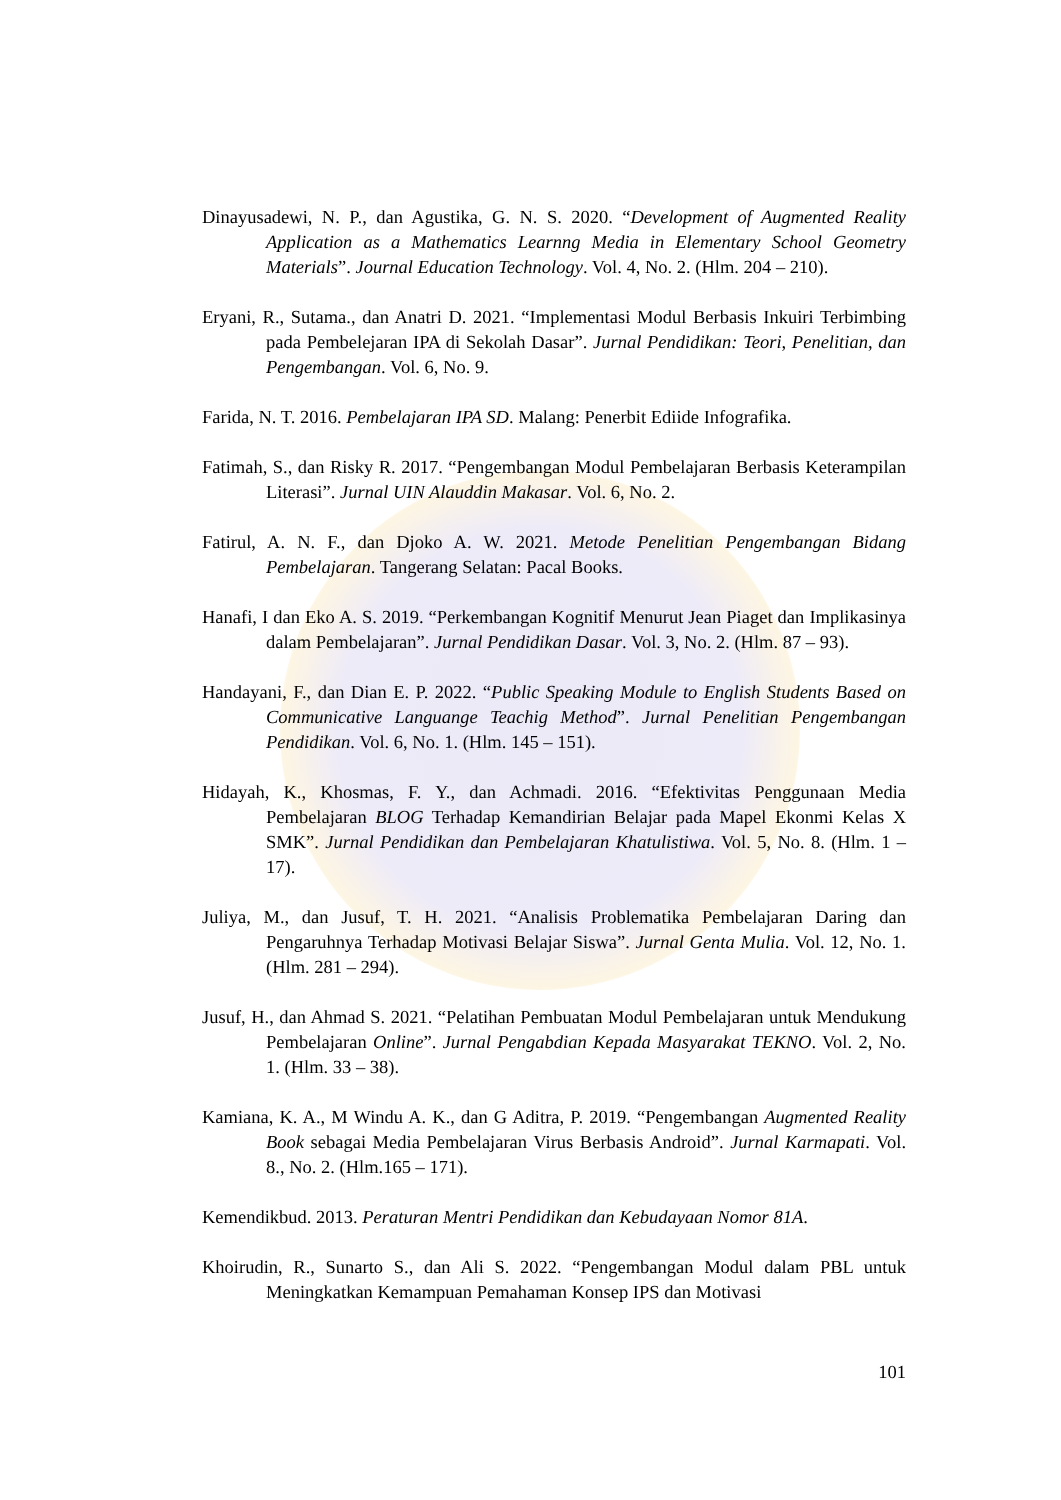Dinayusadewi, N. P., dan Agustika, G. N. S. 2020. “Development of Augmented Reality Application as a Mathematics Learnng Media in Elementary School Geometry Materials”. Journal Education Technology. Vol. 4, No. 2. (Hlm. 204 – 210).
Eryani, R., Sutama., dan Anatri D. 2021. “Implementasi Modul Berbasis Inkuiri Terbimbing pada Pembelejaran IPA di Sekolah Dasar”. Jurnal Pendidikan: Teori, Penelitian, dan Pengembangan. Vol. 6, No. 9.
Farida, N. T. 2016. Pembelajaran IPA SD. Malang: Penerbit Ediide Infografika.
Fatimah, S., dan Risky R. 2017. “Pengembangan Modul Pembelajaran Berbasis Keterampilan Literasi”. Jurnal UIN Alauddin Makasar. Vol. 6, No. 2.
Fatirul, A. N. F., dan Djoko A. W. 2021. Metode Penelitian Pengembangan Bidang Pembelajaran. Tangerang Selatan: Pacal Books.
Hanafi, I dan Eko A. S. 2019. “Perkembangan Kognitif Menurut Jean Piaget dan Implikasinya dalam Pembelajaran”. Jurnal Pendidikan Dasar. Vol. 3, No. 2. (Hlm. 87 – 93).
Handayani, F., dan Dian E. P. 2022. “Public Speaking Module to English Students Based on Communicative Languange Teachig Method”. Jurnal Penelitian Pengembangan Pendidikan. Vol. 6, No. 1. (Hlm. 145 – 151).
Hidayah, K., Khosmas, F. Y., dan Achmadi. 2016. “Efektivitas Penggunaan Media Pembelajaran BLOG Terhadap Kemandirian Belajar pada Mapel Ekonmi Kelas X SMK”. Jurnal Pendidikan dan Pembelajaran Khatulistiwa. Vol. 5, No. 8. (Hlm. 1 – 17).
Juliya, M., dan Jusuf, T. H. 2021. “Analisis Problematika Pembelajaran Daring dan Pengaruhnya Terhadap Motivasi Belajar Siswa”. Jurnal Genta Mulia. Vol. 12, No. 1. (Hlm. 281 – 294).
Jusuf, H., dan Ahmad S. 2021. “Pelatihan Pembuatan Modul Pembelajaran untuk Mendukung Pembelajaran Online”. Jurnal Pengabdian Kepada Masyarakat TEKNO. Vol. 2, No. 1. (Hlm. 33 – 38).
Kamiana, K. A., M Windu A. K., dan G Aditra, P. 2019. “Pengembangan Augmented Reality Book sebagai Media Pembelajaran Virus Berbasis Android”. Jurnal Karmapati. Vol. 8., No. 2. (Hlm.165 – 171).
Kemendikbud. 2013. Peraturan Mentri Pendidikan dan Kebudayaan Nomor 81A.
Khoirudin, R., Sunarto S., dan Ali S. 2022. “Pengembangan Modul dalam PBL untuk Meningkatkan Kemampuan Pemahaman Konsep IPS dan Motivasi
101